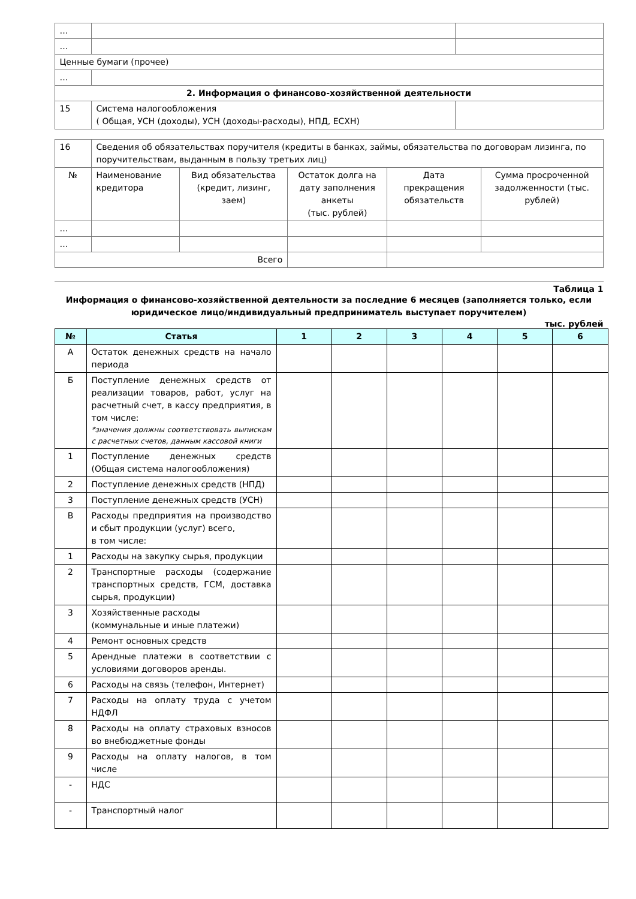| … | | |
| … | | |
| Ценные бумаги (прочее) | | |
| … | | |
| 2. Информация о финансово-хозяйственной деятельности | | |
| 15 | Система налогообложения ( Общая, УСН (доходы), УСН (доходы-расходы), НПД, ЕСХН) | |
| 16 | Сведения об обязательствах поручителя (кредиты в банках, займы, обязательства по договорам лизинга, по поручительствам, выданным в пользу третьих лиц) | | | | |
| № | Наименование кредитора | Вид обязательства (кредит, лизинг, заем) | Остаток долга на дату заполнения анкеты (тыс. рублей) | Дата прекращения обязательств | Сумма просроченной задолженности (тыс. рублей) |
| … | | | | | |
| … | | | | | |
| Всего | | | | | |
Таблица 1
Информация о финансово-хозяйственной деятельности за последние 6 месяцев (заполняется только, если юридическое лицо/индивидуальный предприниматель выступает поручителем)
тыс. рублей
| № | Статья | 1 | 2 | 3 | 4 | 5 | 6 |
| --- | --- | --- | --- | --- | --- | --- | --- |
| А | Остаток денежных средств на начало периода | | | | | | |
| Б | Поступление денежных средств от реализации товаров, работ, услуг на расчетный счет, в кассу предприятия, в том числе: *значения должны соответствовать выпискам с расчетных счетов, данным кассовой книги | | | | | | |
| 1 | Поступление денежных средств (Общая система налогообложения) | | | | | | |
| 2 | Поступление денежных средств (НПД) | | | | | | |
| 3 | Поступление денежных средств (УСН) | | | | | | |
| В | Расходы предприятия на производство и сбыт продукции (услуг) всего, в том числе: | | | | | | |
| 1 | Расходы на закупку сырья, продукции | | | | | | |
| 2 | Транспортные расходы (содержание транспортных средств, ГСМ, доставка сырья, продукции) | | | | | | |
| 3 | Хозяйственные расходы (коммунальные и иные платежи) | | | | | | |
| 4 | Ремонт основных средств | | | | | | |
| 5 | Арендные платежи в соответствии с условиями договоров аренды. | | | | | | |
| 6 | Расходы на связь (телефон, Интернет) | | | | | | |
| 7 | Расходы на оплату труда с учетом НДФЛ | | | | | | |
| 8 | Расходы на оплату страховых взносов во внебюджетные фонды | | | | | | |
| 9 | Расходы на оплату налогов, в том числе | | | | | | |
| - | НДС | | | | | | |
| - | Транспортный налог | | | | | | |